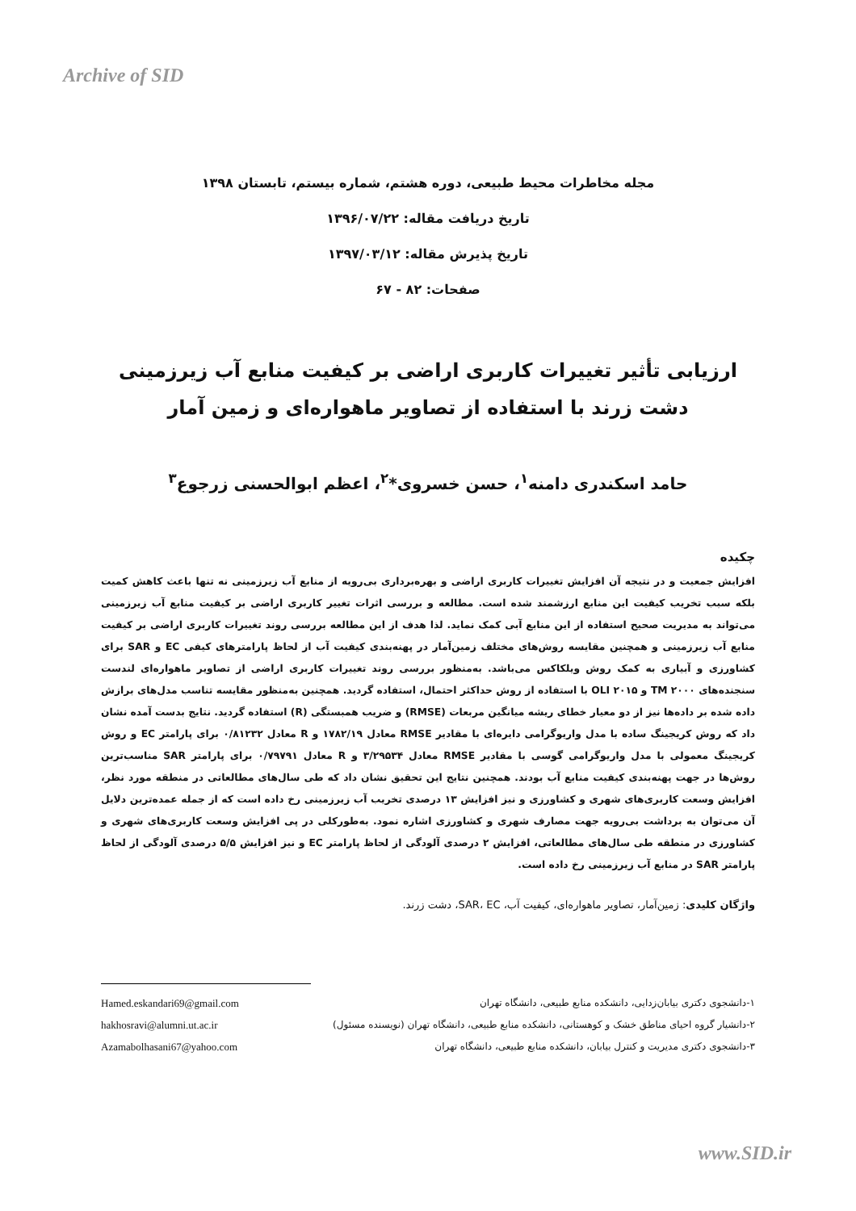Archive of SID
مجله مخاطرات محیط طبیعی، دوره هشتم، شماره بیستم، تابستان ۱۳۹۸
تاریخ دریافت مقاله: ۱۳۹۶/۰۷/۲۲
تاریخ پذیرش مقاله: ۱۳۹۷/۰۳/۱۲
صفحات: ۸۲ - ۶۷
ارزیابی تأثیر تغییرات کاربری اراضی بر کیفیت منابع آب زیرزمینی دشت زرند با استفاده از تصاویر ماهواره‌ای و زمین آمار
حامد اسکندری دامنه<sup>۱</sup>، حسن خسروی*<sup>۲</sup>، اعظم ابوالحسنی زرجوع<sup>۳</sup>
چکیده
افزایش جمعیت و در نتیجه آن افزایش تغییرات کاربری اراضی و بهره‌برداری بی‌رویه از منابع آب زیرزمینی نه تنها باعث کاهش کمیت بلکه سبب تخریب کیفیت این منابع ارزشمند شده است. مطالعه و بررسی اثرات تغییر کاربری اراضی بر کیفیت منابع آب زیرزمینی می‌تواند به مدیریت صحیح استفاده از این منابع آبی کمک نماید. لذا هدف از این مطالعه بررسی روند تغییرات کاربری اراضی بر کیفیت منابع آب زیرزمینی و همچنین مقایسه روش‌های مختلف زمین‌آمار در پهنه‌بندی کیفیت آب از لحاظ پارامترهای کیفی EC و SAR برای کشاورزی و آبیاری به کمک روش ویلکاکس می‌باشد. به‌منظور بررسی روند تغییرات کاربری اراضی از تصاویر ماهواره‌ای لندست سنجنده‌های TM ۲۰۰۰ و OLI ۲۰۱۵ با استفاده از روش حداکثر احتمال، استفاده گردید. همچنین به‌منظور مقایسه تناسب مدل‌های برازش داده شده بر داده‌ها نیز از دو معیار خطای ریشه میانگین مربعات (RMSE) و ضریب همبستگی (R) استفاده گردید. نتایج بدست آمده نشان داد که روش کریجینگ ساده با مدل واریوگرامی دایره‌ای با مقادیر RMSE معادل ۱۷۸۲/۱۹ و R معادل ۰/۸۱۲۳۲ برای پارامتر EC و روش کریجینگ معمولی با مدل واریوگرامی گوسی با مقادیر RMSE معادل ۳/۲۹۵۳۴ و R معادل ۰/۷۹۷۹۱ برای پارامتر SAR مناسب‌ترین روش‌ها در جهت پهنه‌بندی کیفیت منابع آب بودند. همچنین نتایج این تحقیق نشان داد که طی سال‌های مطالعاتی در منطقه مورد نظر، افزایش وسعت کاربری‌های شهری و کشاورزی و نیز افزایش ۱۳ درصدی تخریب آب زیرزمینی رخ داده است که از جمله عمده‌ترین دلایل آن می‌توان به برداشت بی‌رویه جهت مصارف شهری و کشاورزی اشاره نمود. به‌طورکلی در پی افزایش وسعت کاربری‌های شهری و کشاورزی در منطقه طی سال‌های مطالعاتی، افزایش ۲ درصدی آلودگی از لحاظ پارامتر EC و نیز افزایش ۵/۵ درصدی آلودگی از لحاظ پارامتر SAR در منابع آب زیرزمینی رخ داده است.
واژگان کلیدی: زمین‌آمار، تصاویر ماهواره‌ای، کیفیت آب، SAR، EC، دشت زرند.
۱-دانشجوی دکتری بیابان‌زدایی، دانشکده منابع طبیعی، دانشگاه تهران Hamed.eskandari69@gmail.com
۲-دانشیار گروه احیای مناطق خشک و کوهستانی، دانشکده منابع طبیعی، دانشگاه تهران (نویسنده مسئول) hakhosravi@alumni.ut.ac.ir
۳-دانشجوی دکتری مدیریت و کنترل بیابان، دانشکده منابع طبیعی، دانشگاه تهران Azamabolhasani67@yahoo.com
www.SID.ir